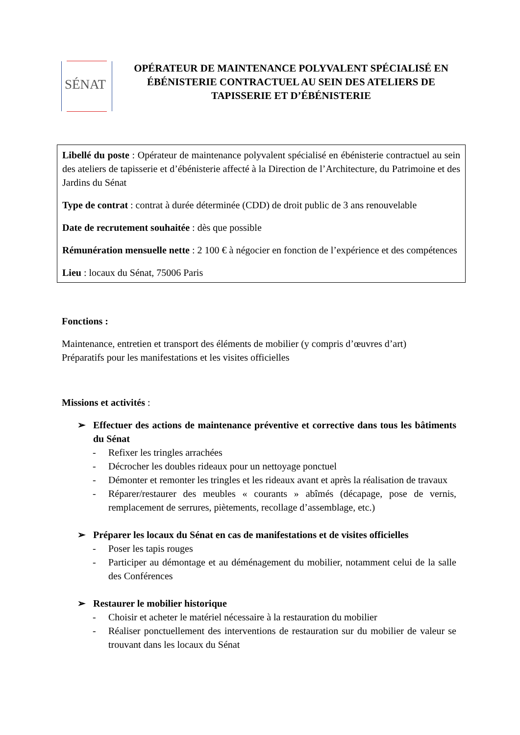SÉNAT
OPÉRATEUR DE MAINTENANCE POLYVALENT SPÉCIALISÉ EN ÉBÉNISTERIE CONTRACTUEL AU SEIN DES ATELIERS DE TAPISSERIE ET D’ÉBÉNISTERIE
Libellé du poste : Opérateur de maintenance polyvalent spécialisé en ébénisterie contractuel au sein des ateliers de tapisserie et d’ébénisterie affecté à la Direction de l’Architecture, du Patrimoine et des Jardins du Sénat
Type de contrat : contrat à durée déterminée (CDD) de droit public de 3 ans renouvelable
Date de recrutement souhaitée : dès que possible
Rémunération mensuelle nette : 2 100 € à négocier en fonction de l’expérience et des compétences
Lieu : locaux du Sénat, 75006 Paris
Fonctions :
Maintenance, entretien et transport des éléments de mobilier (y compris d’œuvres d’art)
Préparatifs pour les manifestations et les visites officielles
Missions et activités :
➢ Effectuer des actions de maintenance préventive et corrective dans tous les bâtiments du Sénat
- Refixer les tringles arrachées
- Décrocher les doubles rideaux pour un nettoyage ponctuel
- Démonter et remonter les tringles et les rideaux avant et après la réalisation de travaux
- Réparer/restaurer des meubles « courants » abîmés (décapage, pose de vernis, remplacement de serrures, piètements, recollage d’assemblage, etc.)
➢ Préparer les locaux du Sénat en cas de manifestations et de visites officielles
- Poser les tapis rouges
- Participer au démontage et au déménagement du mobilier, notamment celui de la salle des Conférences
➢ Restaurer le mobilier historique
- Choisir et acheter le matériel nécessaire à la restauration du mobilier
- Réaliser ponctuellement des interventions de restauration sur du mobilier de valeur se trouvant dans les locaux du Sénat